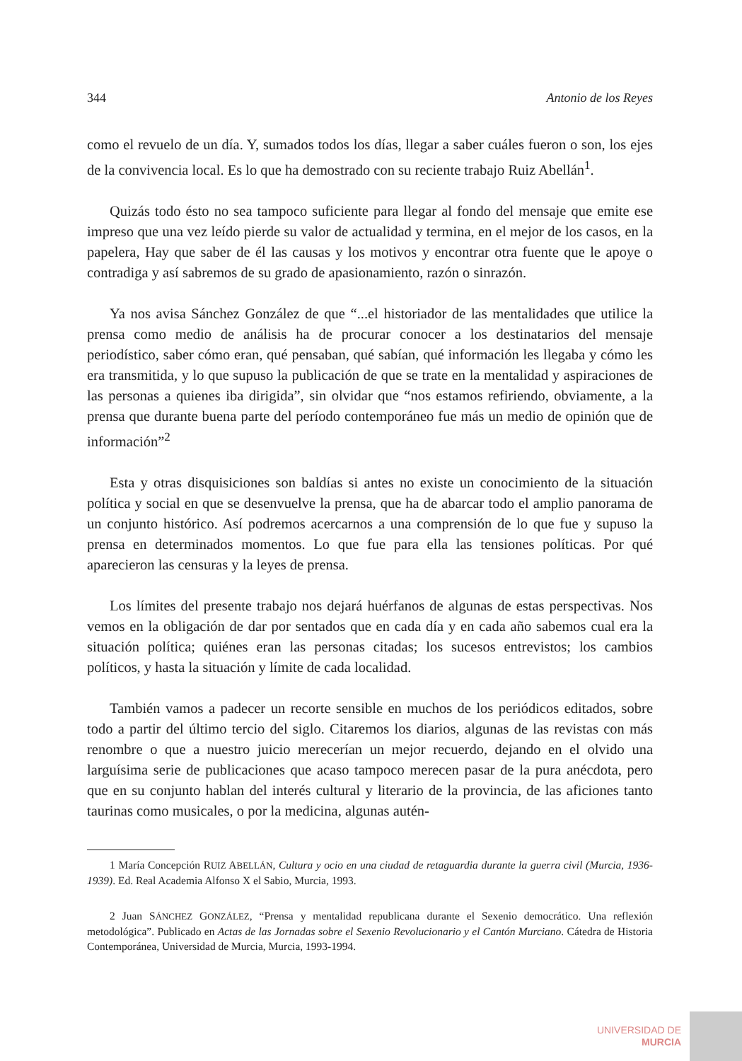344 Antonio de los Reyes
como el revuelo de un día. Y, sumados todos los días, llegar a saber cuáles fueron o son, los ejes de la convivencia local. Es lo que ha demostrado con su reciente trabajo Ruiz Abellán<sup>1</sup>.
Quizás todo ésto no sea tampoco suficiente para llegar al fondo del mensaje que emite ese impreso que una vez leído pierde su valor de actualidad y termina, en el mejor de los casos, en la papelera, Hay que saber de él las causas y los motivos y encontrar otra fuente que le apoye o contradiga y así sabremos de su grado de apasionamiento, razón o sinrazón.
Ya nos avisa Sánchez González de que “...el historiador de las mentalidades que utilice la prensa como medio de análisis ha de procurar conocer a los destinatarios del mensaje periodístico, saber cómo eran, qué pensaban, qué sabían, qué información les llegaba y cómo les era transmitida, y lo que supuso la publicación de que se trate en la mentalidad y aspiraciones de las personas a quienes iba dirigida”, sin olvidar que “nos estamos refiriendo, obviamente, a la prensa que durante buena parte del período contemporáneo fue más un medio de opinión que de información”<sup>2</sup>
Esta y otras disquisiciones son baldías si antes no existe un conocimiento de la situación política y social en que se desenvuelve la prensa, que ha de abarcar todo el amplio panorama de un conjunto histórico. Así podremos acercarnos a una comprensión de lo que fue y supuso la prensa en determinados momentos. Lo que fue para ella las tensiones políticas. Por qué aparecieron las censuras y la leyes de prensa.
Los límites del presente trabajo nos dejará huérfanos de algunas de estas perspectivas. Nos vemos en la obligación de dar por sentados que en cada día y en cada año sabemos cual era la situación política; quiénes eran las personas citadas; los sucesos entrevistos; los cambios políticos, y hasta la situación y límite de cada localidad.
También vamos a padecer un recorte sensible en muchos de los periódicos editados, sobre todo a partir del último tercio del siglo. Citaremos los diarios, algunas de las revistas con más renombre o que a nuestro juicio merecerían un mejor recuerdo, dejando en el olvido una larguísima serie de publicaciones que acaso tampoco merecen pasar de la pura anécdota, pero que en su conjunto hablan del interés cultural y literario de la provincia, de las aficiones tanto taurinas como musicales, o por la medicina, algunas autén-
1 María Concepción RUIZ ABELLÁN, Cultura y ocio en una ciudad de retaguardia durante la guerra civil (Murcia, 1936-1939). Ed. Real Academia Alfonso X el Sabio, Murcia, 1993.
2 Juan SÁNCHEZ GONZÁLEZ, “Prensa y mentalidad republicana durante el Sexenio democrático. Una reflexión metodológica”. Publicado en Actas de las Jornadas sobre el Sexenio Revolucionario y el Cantón Murciano. Cátedra de Historia Contemporánea, Universidad de Murcia, Murcia, 1993-1994.
UNIVERSIDAD DE
MURCIA